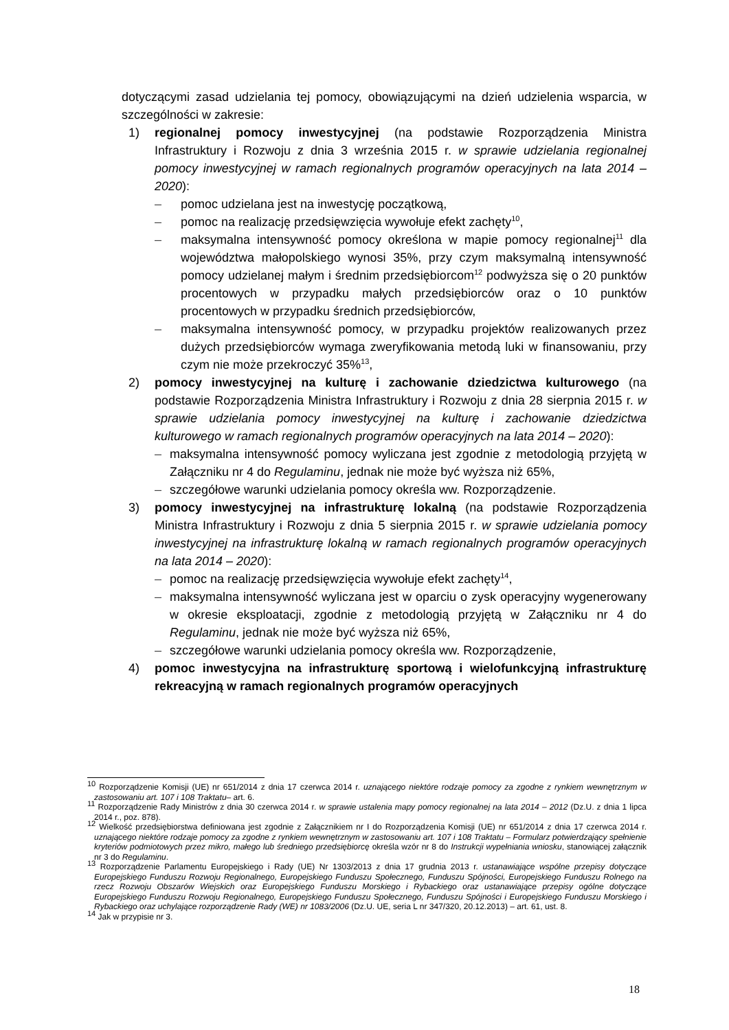dotyczącymi zasad udzielania tej pomocy, obowiązującymi na dzień udzielenia wsparcia, w szczególności w zakresie:
1) regionalnej pomocy inwestycyjnej (na podstawie Rozporządzenia Ministra Infrastruktury i Rozwoju z dnia 3 września 2015 r. w sprawie udzielania regionalnej pomocy inwestycyjnej w ramach regionalnych programów operacyjnych na lata 2014 – 2020):
– pomoc udzielana jest na inwestycję początkową,
– pomoc na realizację przedsięwzięcia wywołuje efekt zachęty<sup>10</sup>,
– maksymalna intensywność pomocy określona w mapie pomocy regionalnej<sup>11</sup> dla województwa małopolskiego wynosi 35%, przy czym maksymalną intensywność pomocy udzielanej małym i średnim przedsiębiorcom<sup>12</sup> podwyższa się o 20 punktów procentowych w przypadku małych przedsiębiorców oraz o 10 punktów procentowych w przypadku średnich przedsiębiorców,
– maksymalna intensywność pomocy, w przypadku projektów realizowanych przez dużych przedsiębiorców wymaga zweryfikowania metodą luki w finansowaniu, przy czym nie może przekroczyć 35%<sup>13</sup>,
2) pomocy inwestycyjnej na kulturę i zachowanie dziedzictwa kulturowego (na podstawie Rozporządzenia Ministra Infrastruktury i Rozwoju z dnia 28 sierpnia 2015 r. w sprawie udzielania pomocy inwestycyjnej na kulturę i zachowanie dziedzictwa kulturowego w ramach regionalnych programów operacyjnych na lata 2014 – 2020):
– maksymalna intensywność pomocy wyliczana jest zgodnie z metodologią przyjętą w Załączniku nr 4 do Regulaminu, jednak nie może być wyższa niż 65%,
– szczegółowe warunki udzielania pomocy określa ww. Rozporządzenie.
3) pomocy inwestycyjnej na infrastrukturę lokalną (na podstawie Rozporządzenia Ministra Infrastruktury i Rozwoju z dnia 5 sierpnia 2015 r. w sprawie udzielania pomocy inwestycyjnej na infrastrukturę lokalną w ramach regionalnych programów operacyjnych na lata 2014 – 2020):
– pomoc na realizację przedsięwzięcia wywołuje efekt zachęty<sup>14</sup>,
– maksymalna intensywność wyliczana jest w oparciu o zysk operacyjny wygenerowany w okresie eksploatacji, zgodnie z metodologią przyjętą w Załączniku nr 4 do Regulaminu, jednak nie może być wyższa niż 65%,
– szczegółowe warunki udzielania pomocy określa ww. Rozporządzenie,
4) pomoc inwestycyjna na infrastrukturę sportową i wielofunkcyjną infrastrukturę rekreacyjną w ramach regionalnych programów operacyjnych
<sup>10</sup> Rozporządzenie Komisji (UE) nr 651/2014 z dnia 17 czerwca 2014 r. uznającego niektóre rodzaje pomocy za zgodne z rynkiem wewnętrznym w zastosowaniu art. 107 i 108 Traktatu– art. 6.
<sup>11</sup> Rozporządzenie Rady Ministrów z dnia 30 czerwca 2014 r. w sprawie ustalenia mapy pomocy regionalnej na lata 2014 – 2012 (Dz.U. z dnia 1 lipca 2014 r., poz. 878).
<sup>12</sup> Wielkość przedsiębiorstwa definiowana jest zgodnie z Załącznikiem nr I do Rozporządzenia Komisji (UE) nr 651/2014 z dnia 17 czerwca 2014 r. uznającego niektóre rodzaje pomocy za zgodne z rynkiem wewnętrznym w zastosowaniu art. 107 i 108 Traktatu – Formularz potwierdzający spełnienie kryteriów podmiotowych przez mikro, małego lub średniego przedsiębiorcę określa wzór nr 8 do Instrukcji wypełniania wniosku, stanowiącej załącznik nr 3 do Regulaminu.
<sup>13</sup> Rozporządzenie Parlamentu Europejskiego i Rady (UE) Nr 1303/2013 z dnia 17 grudnia 2013 r. ustanawiające wspólne przepisy dotyczące Europejskiego Funduszu Rozwoju Regionalnego, Europejskiego Funduszu Społecznego, Funduszu Spójności, Europejskiego Funduszu Rolnego na rzecz Rozwoju Obszarów Wiejskich oraz Europejskiego Funduszu Morskiego i Rybackiego oraz ustanawiające przepisy ogólne dotyczące Europejskiego Funduszu Rozwoju Regionalnego, Europejskiego Funduszu Społecznego, Funduszu Spójności i Europejskiego Funduszu Morskiego i Rybackiego oraz uchylające rozporządzenie Rady (WE) nr 1083/2006 (Dz.U. UE, seria L nr 347/320, 20.12.2013) – art. 61, ust. 8.
<sup>14</sup> Jak w przypisie nr 3.
18